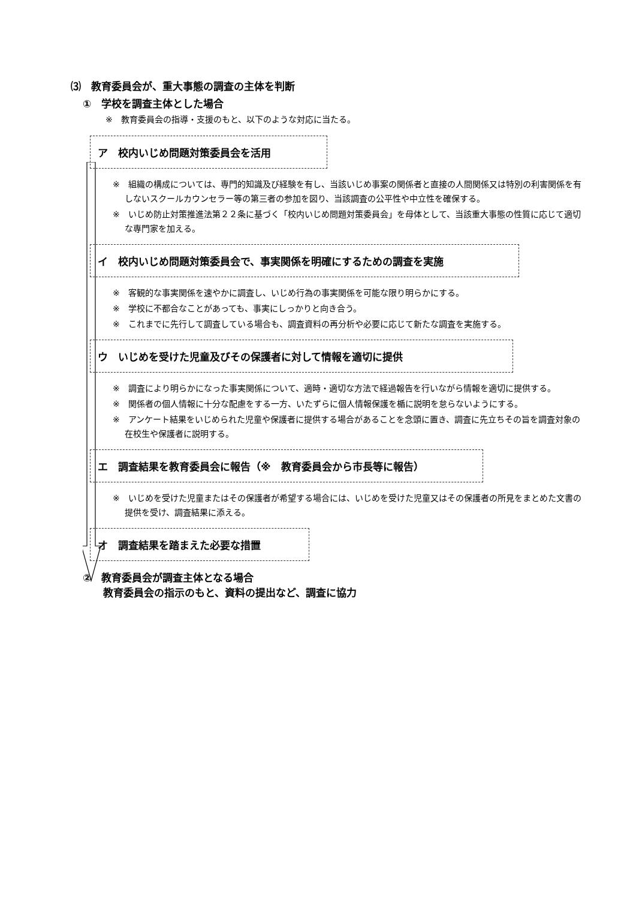⑶　教育委員会が、重大事態の調査の主体を判断
①　学校を調査主体とした場合
※　教育委員会の指導・支援のもと、以下のような対応に当たる。
ア　校内いじめ問題対策委員会を活用
※　組織の構成については、専門的知識及び経験を有し、当該いじめ事案の関係者と直接の人間関係又は特別の利害関係を有しないスクールカウンセラー等の第三者の参加を図り、当該調査の公平性や中立性を確保する。
※　いじめ防止対策推進法第２２条に基づく「校内いじめ問題対策委員会」を母体として、当該重大事態の性質に応じて適切な専門家を加える。
イ　校内いじめ問題対策委員会で、事実関係を明確にするための調査を実施
※　客観的な事実関係を速やかに調査し、いじめ行為の事実関係を可能な限り明らかにする。
※　学校に不都合なことがあっても、事実にしっかりと向き合う。
※　これまでに先行して調査している場合も、調査資料の再分析や必要に応じて新たな調査を実施する。
ウ　いじめを受けた児童及びその保護者に対して情報を適切に提供
※　調査により明らかになった事実関係について、適時・適切な方法で経過報告を行いながら情報を適切に提供する。
※　関係者の個人情報に十分な配慮をする一方、いたずらに個人情報保護を楯に説明を怠らないようにする。
※　アンケート結果をいじめられた児童や保護者に提供する場合があることを念頭に置き、調査に先立ちその旨を調査対象の在校生や保護者に説明する。
エ　調査結果を教育委員会に報告（※　教育委員会から市長等に報告）
※　いじめを受けた児童またはその保護者が希望する場合には、いじめを受けた児童又はその保護者の所見をまとめた文書の提供を受け、調査結果に添える。
オ　調査結果を踏まえた必要な措置
②　教育委員会が調査主体となる場合
　　教育委員会の指示のもと、資料の提出など、調査に協力